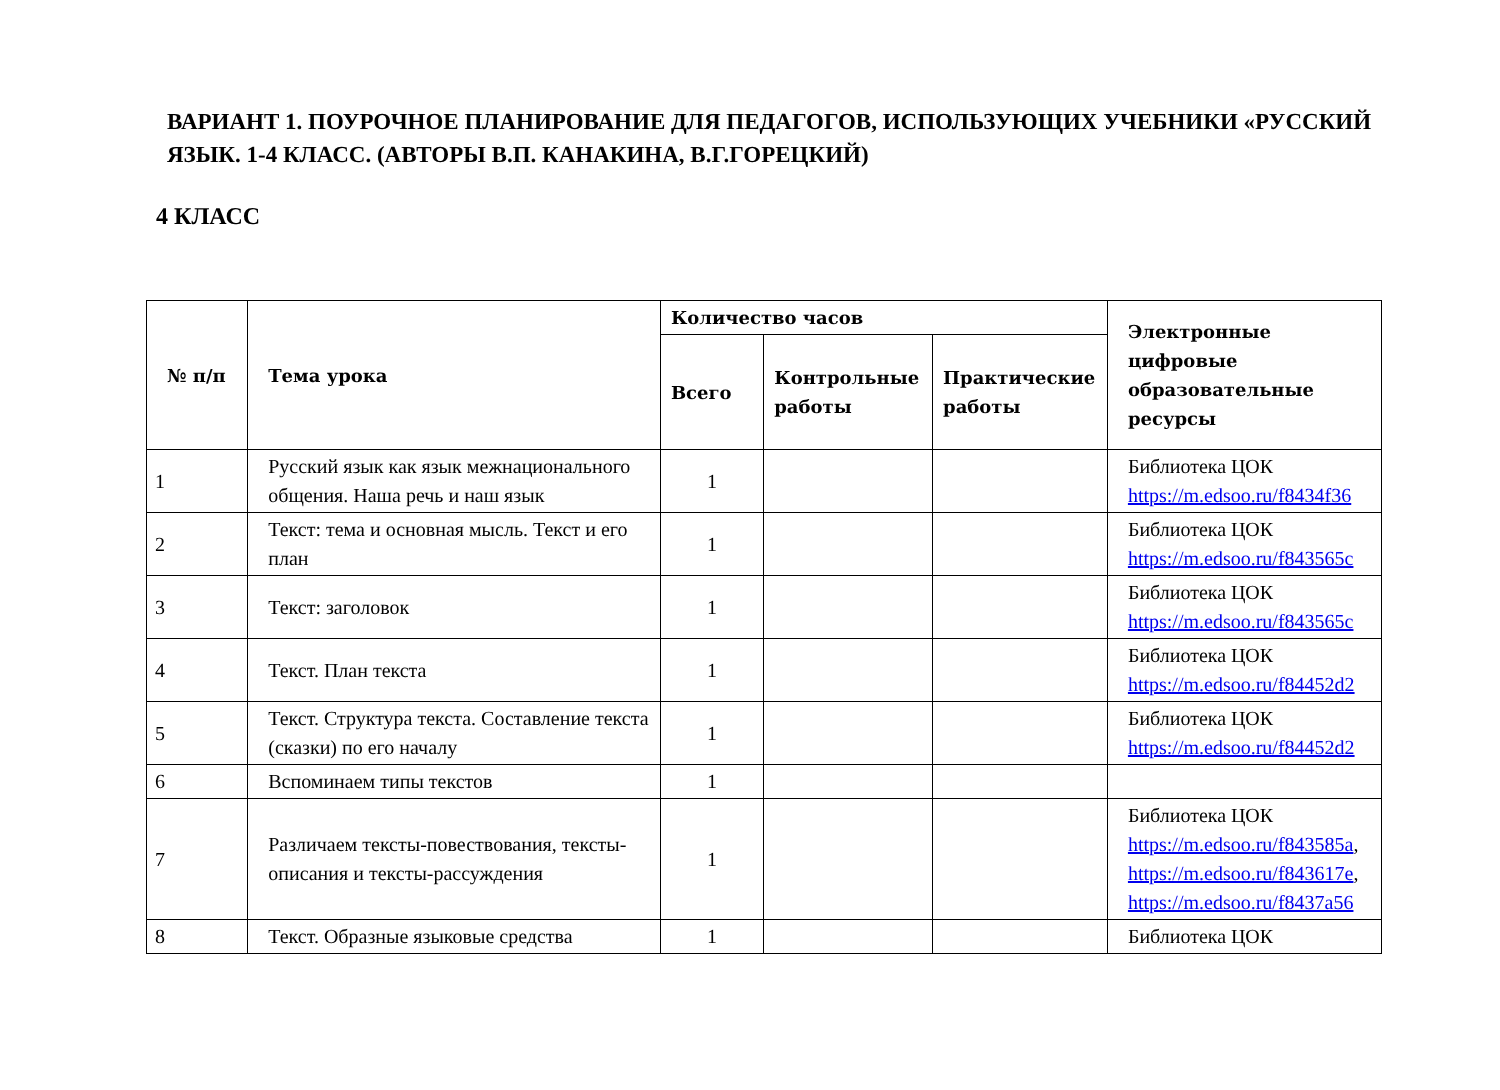ВАРИАНТ 1. ПОУРОЧНОЕ ПЛАНИРОВАНИЕ ДЛЯ ПЕДАГОГОВ, ИСПОЛЬЗУЮЩИХ УЧЕБНИКИ «РУССКИЙ ЯЗЫК. 1-4 КЛАСС. (АВТОРЫ В.П. КАНАКИНА, В.Г.ГОРЕЦКИЙ)
4 КЛАСС
| № п/п | Тема урока | Количество часов | | | Электронные цифровые образовательные ресурсы |
| --- | --- | --- | --- | --- | --- |
| | | Всего | Контрольные работы | Практические работы | |
| 1 | Русский язык как язык межнационального общения. Наша речь и наш язык | 1 | | | Библиотека ЦОК https://m.edsoo.ru/f8434f36 |
| 2 | Текст: тема и основная мысль. Текст и его план | 1 | | | Библиотека ЦОК https://m.edsoo.ru/f843565c |
| 3 | Текст: заголовок | 1 | | | Библиотека ЦОК https://m.edsoo.ru/f843565c |
| 4 | Текст. План текста | 1 | | | Библиотека ЦОК https://m.edsoo.ru/f84452d2 |
| 5 | Текст. Структура текста. Составление текста (сказки) по его началу | 1 | | | Библиотека ЦОК https://m.edsoo.ru/f84452d2 |
| 6 | Вспоминаем типы текстов | 1 | | | |
| 7 | Различаем тексты-повествования, тексты-описания и тексты-рассуждения | 1 | | | Библиотека ЦОК https://m.edsoo.ru/f843585a , https://m.edsoo.ru/f843617e , https://m.edsoo.ru/f8437a56 |
| 8 | Текст. Образные языковые средства | 1 | | | Библиотека ЦОК |